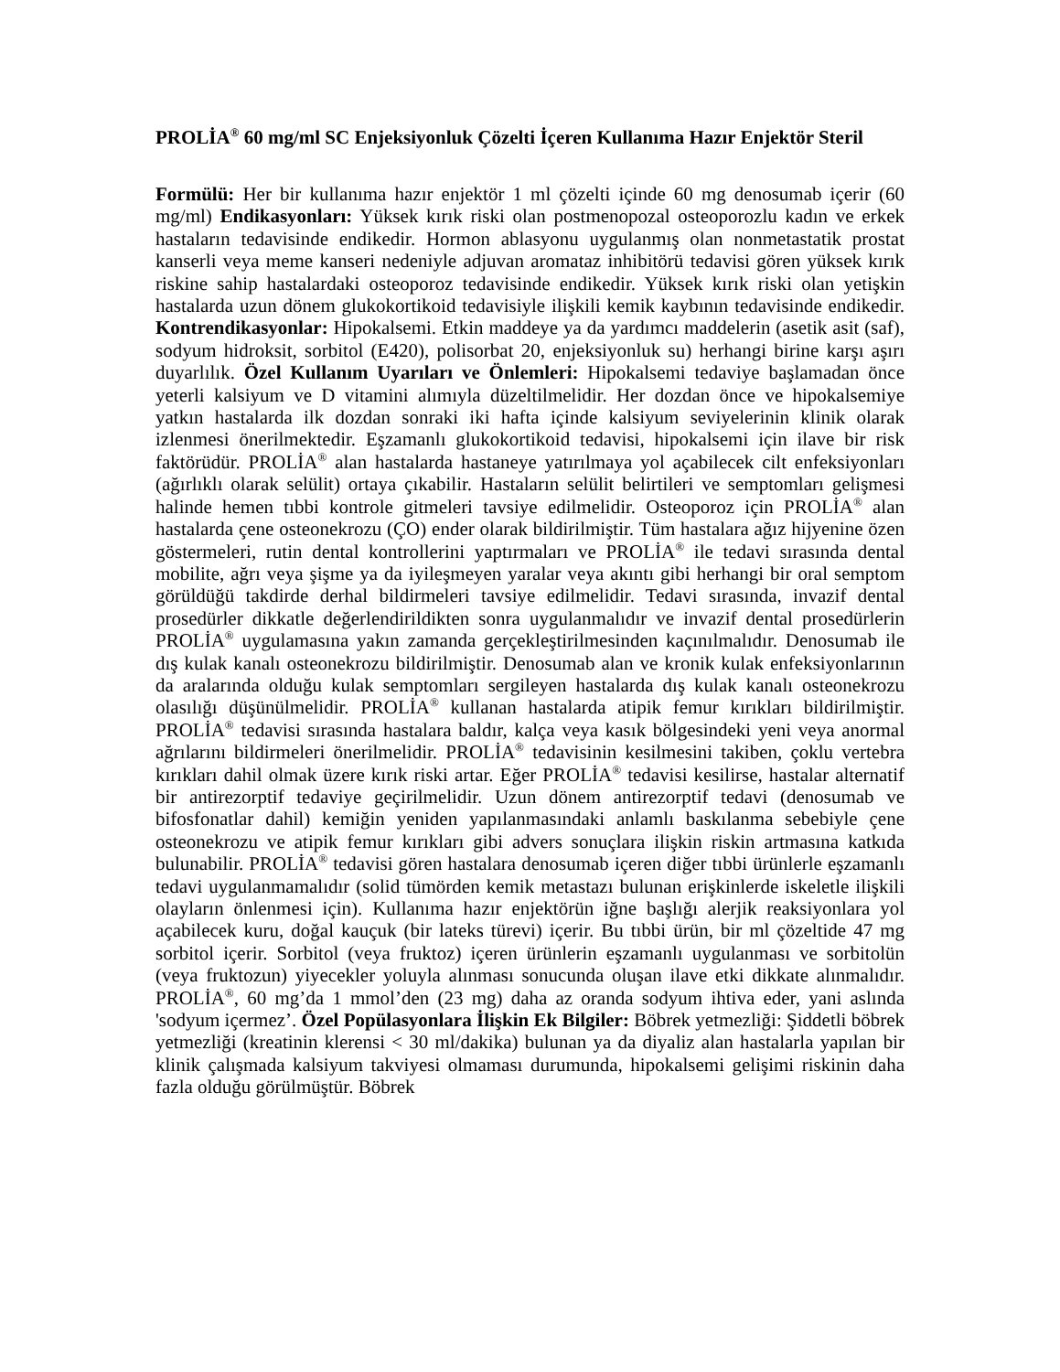PROLİA<sup>®</sup> 60 mg/ml SC Enjeksiyonluk Çözelti İçeren Kullanıma Hazır Enjektör Steril
Formülü: Her bir kullanıma hazır enjektör 1 ml çözelti içinde 60 mg denosumab içerir (60 mg/ml) Endikasyonları: Yüksek kırık riski olan postmenopozal osteoporozlu kadın ve erkek hastaların tedavisinde endikedir. Hormon ablasyonu uygulanmış olan nonmetastatik prostat kanserli veya meme kanseri nedeniyle adjuvan aromataz inhibitörü tedavisi gören yüksek kırık riskine sahip hastalardaki osteoporoz tedavisinde endikedir. Yüksek kırık riski olan yetişkin hastalarda uzun dönem glukokortikoid tedavisiyle ilişkili kemik kaybının tedavisinde endikedir. Kontrendikasyonlar: Hipokalsemi. Etkin maddeye ya da yardımcı maddelerin (asetik asit (saf), sodyum hidroksit, sorbitol (E420), polisorbat 20, enjeksiyonluk su) herhangi birine karşı aşırı duyarlılık. Özel Kullanım Uyarıları ve Önlemleri: Hipokalsemi tedaviye başlamadan önce yeterli kalsiyum ve D vitamini alımıyla düzeltilmelidir. Her dozdan önce ve hipokalsemiye yatkın hastalarda ilk dozdan sonraki iki hafta içinde kalsiyum seviyelerinin klinik olarak izlenmesi önerilmektedir. Eşzamanlı glukokortikoid tedavisi, hipokalsemi için ilave bir risk faktörüdür. PROLİA<sup>®</sup> alan hastalarda hastaneye yatırılmaya yol açabilecek cilt enfeksiyonları (ağırlıklı olarak selülit) ortaya çıkabilir. Hastaların selülit belirtileri ve semptomları gelişmesi halinde hemen tıbbi kontrole gitmeleri tavsiye edilmelidir. Osteoporoz için PROLİA<sup>®</sup> alan hastalarda çene osteonekrozu (ÇO) ender olarak bildirilmiştir. Tüm hastalara ağız hijyenine özen göstermeleri, rutin dental kontrollerini yaptırmaları ve PROLİA<sup>®</sup> ile tedavi sırasında dental mobilite, ağrı veya şişme ya da iyileşmeyen yaralar veya akıntı gibi herhangi bir oral semptom görüldüğü takdirde derhal bildirmeleri tavsiye edilmelidir. Tedavi sırasında, invazif dental prosedürler dikkatle değerlendirildikten sonra uygulanmalıdır ve invazif dental prosedürlerin PROLİA<sup>®</sup> uygulamasına yakın zamanda gerçekleştirilmesinden kaçınılmalıdır. Denosumab ile dış kulak kanalı osteonekrozu bildirilmiştir. Denosumab alan ve kronik kulak enfeksiyonlarının da aralarında olduğu kulak semptomları sergileyen hastalarda dış kulak kanalı osteonekrozu olasılığı düşünülmelidir. PROLİA<sup>®</sup> kullanan hastalarda atipik femur kırıkları bildirilmiştir. PROLİA<sup>®</sup> tedavisi sırasında hastalara baldır, kalça veya kasık bölgesindeki yeni veya anormal ağrılarını bildirmeleri önerilmelidir. PROLİA<sup>®</sup> tedavisinin kesilmesini takiben, çoklu vertebra kırıkları dahil olmak üzere kırık riski artar. Eğer PROLİA<sup>®</sup> tedavisi kesilirse, hastalar alternatif bir antirezorptif tedaviye geçirilmelidir. Uzun dönem antirezorptif tedavi (denosumab ve bifosfonatlar dahil) kemiğin yeniden yapılanmasındaki anlamlı baskılanma sebebiyle çene osteonekrozu ve atipik femur kırıkları gibi advers sonuçlara ilişkin riskin artmasına katkıda bulunabilir. PROLİA<sup>®</sup> tedavisi gören hastalara denosumab içeren diğer tıbbi ürünlerle eşzamanlı tedavi uygulanmamalıdır (solid tümörden kemik metastazı bulunan erişkinlerde iskeletle ilişkili olayların önlenmesi için). Kullanıma hazır enjektörün iğne başlığı alerjik reaksiyonlara yol açabilecek kuru, doğal kauçuk (bir lateks türevi) içerir. Bu tıbbi ürün, bir ml çözeltide 47 mg sorbitol içerir. Sorbitol (veya fruktoz) içeren ürünlerin eşzamanlı uygulanması ve sorbitolün (veya fruktozun) yiyecekler yoluyla alınması sonucunda oluşan ilave etki dikkate alınmalıdır. PROLİA<sup>®</sup>, 60 mg’da 1 mmol’den (23 mg) daha az oranda sodyum ihtiva eder, yani aslında 'sodyum içermez’. Özel Popülasyonlara İlişkin Ek Bilgiler: Böbrek yetmezliği: Şiddetli böbrek yetmezliği (kreatinin klerensi < 30 ml/dakika) bulunan ya da diyaliz alan hastalarla yapılan bir klinik çalışmada kalsiyum takviyesi olmaması durumunda, hipokalsemi gelişimi riskinin daha fazla olduğu görülmüştür. Böbrek